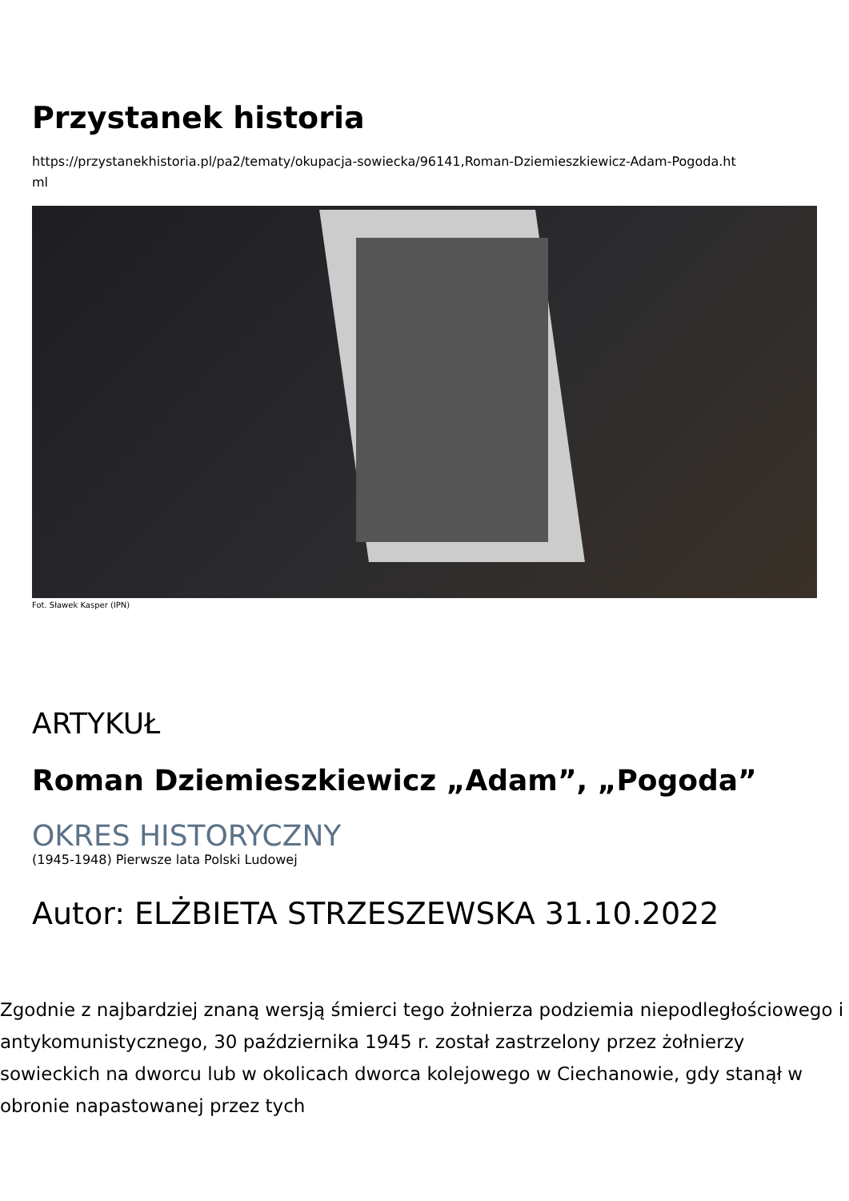Przystanek historia
https://przystanekhistoria.pl/pa2/tematy/okupacja-sowiecka/96141,Roman-Dziemieszkiewicz-Adam-Pogoda.ht
ml
Fot. Sławek Kasper (IPN)
ARTYKUŁ
Roman Dziemieszkiewicz „Adam”, „Pogoda”
OKRES HISTORYCZNY
(1945-1948) Pierwsze lata Polski Ludowej
Autor: ELŻBIETA STRZESZEWSKA 31.10.2022
Zgodnie z najbardziej znaną wersją śmierci tego żołnierza podziemia niepodległościowego i antykomunistycznego, 30 października 1945 r. został zastrzelony przez żołnierzy sowieckich na dworcu lub w okolicach dworca kolejowego w Ciechanowie, gdy stanął w obronie napastowanej przez tych